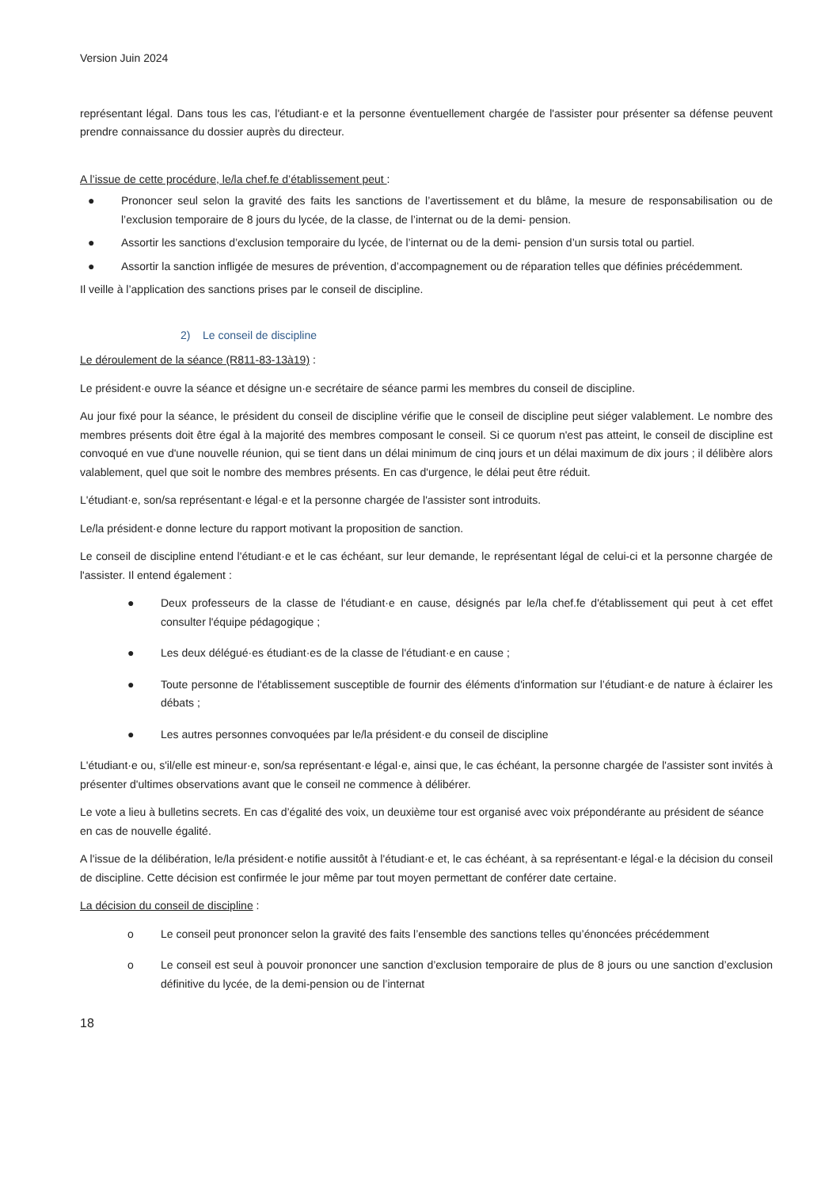Version Juin 2024
représentant légal. Dans tous les cas, l'étudiant·e et la personne éventuellement chargée de l'assister pour présenter sa défense peuvent prendre connaissance du dossier auprès du directeur.
A l’issue de cette procédure, le/la chef.fe d’établissement peut :
● Prononcer seul selon la gravité des faits les sanctions de l’avertissement et du blâme, la mesure de responsabilisation ou de l’exclusion temporaire de 8 jours du lycée, de la classe, de l’internat ou de la demi- pension.
● Assortir les sanctions d’exclusion temporaire du lycée, de l’internat ou de la demi- pension d’un sursis total ou partiel.
● Assortir la sanction infligée de mesures de prévention, d’accompagnement ou de réparation telles que définies précédemment.
Il veille à l’application des sanctions prises par le conseil de discipline.
2) Le conseil de discipline
Le déroulement de la séance (R811-83-13à19) :
Le président·e ouvre la séance et désigne un·e secrétaire de séance parmi les membres du conseil de discipline.
Au jour fixé pour la séance, le président du conseil de discipline vérifie que le conseil de discipline peut siéger valablement. Le nombre des membres présents doit être égal à la majorité des membres composant le conseil. Si ce quorum n'est pas atteint, le conseil de discipline est convoqué en vue d'une nouvelle réunion, qui se tient dans un délai minimum de cinq jours et un délai maximum de dix jours ; il délibère alors valablement, quel que soit le nombre des membres présents. En cas d'urgence, le délai peut être réduit.
L'étudiant·e, son/sa représentant·e légal·e et la personne chargée de l'assister sont introduits.
Le/la président·e donne lecture du rapport motivant la proposition de sanction.
Le conseil de discipline entend l'étudiant·e et le cas échéant, sur leur demande, le représentant légal de celui-ci et la personne chargée de l'assister. Il entend également :
● Deux professeurs de la classe de l'étudiant·e en cause, désignés par le/la chef.fe d'établissement qui peut à cet effet consulter l'équipe pédagogique ;
● Les deux délégué·es étudiant·es de la classe de l'étudiant·e en cause ;
● Toute personne de l'établissement susceptible de fournir des éléments d'information sur l’étudiant·e de nature à éclairer les débats ;
● Les autres personnes convoquées par le/la président·e du conseil de discipline
L'étudiant·e ou, s'il/elle est mineur·e, son/sa représentant·e légal·e, ainsi que, le cas échéant, la personne chargée de l'assister sont invités à présenter d'ultimes observations avant que le conseil ne commence à délibérer.
Le vote a lieu à bulletins secrets. En cas d’égalité des voix, un deuxième tour est organisé avec voix prépondérante au président de séance en cas de nouvelle égalité.
A l'issue de la délibération, le/la président·e notifie aussitôt à l'étudiant·e et, le cas échéant, à sa représentant·e légal·e la décision du conseil de discipline. Cette décision est confirmée le jour même par tout moyen permettant de conférer date certaine.
La décision du conseil de discipline :
o Le conseil peut prononcer selon la gravité des faits l’ensemble des sanctions telles qu’énoncées précédemment
o Le conseil est seul à pouvoir prononcer une sanction d’exclusion temporaire de plus de 8 jours ou une sanction d’exclusion définitive du lycée, de la demi-pension ou de l’internat
18